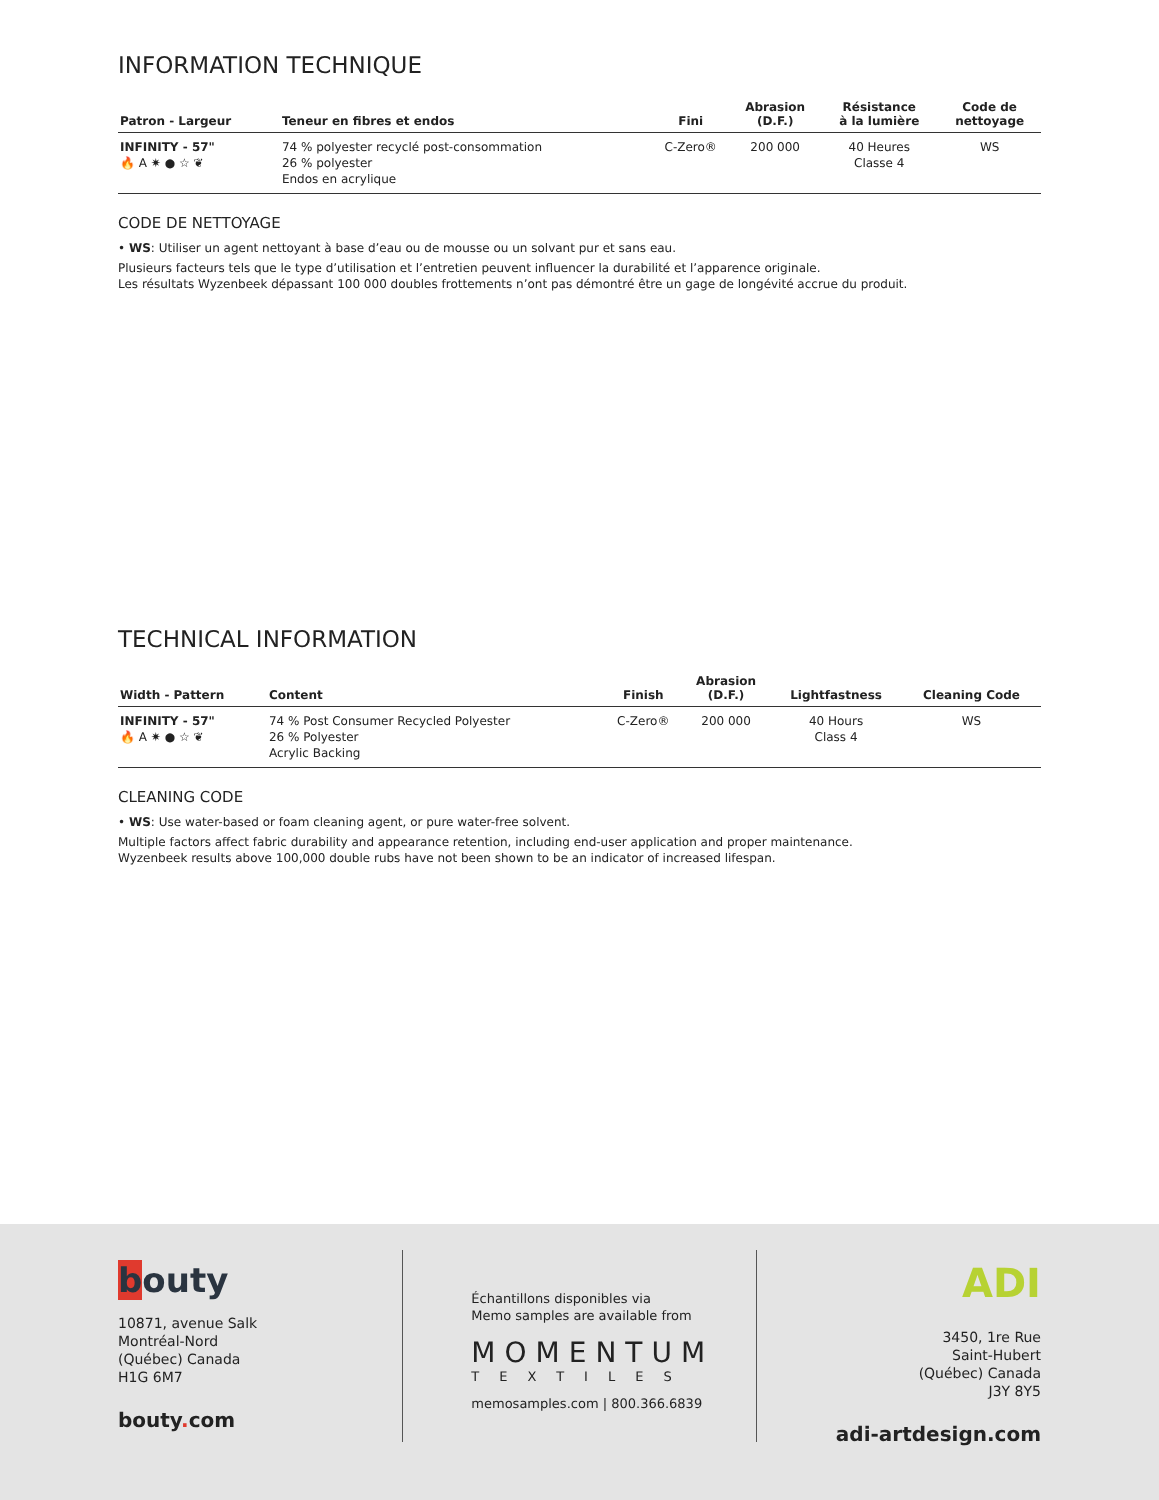INFORMATION TECHNIQUE
| Patron - Largeur | Teneur en fibres et endos | Fini | Abrasion (D.F.) | Résistance à la lumière | Code de nettoyage |
| --- | --- | --- | --- | --- | --- |
| INFINITY - 57" 🔥 A ✷ ● ☆ ❦ | 74 % polyester recyclé post-consommation 26 % polyester Endos en acrylique | C-Zero® | 200 000 | 40 Heures Classe 4 | WS |
CODE DE NETTOYAGE
• WS: Utiliser un agent nettoyant à base d’eau ou de mousse ou un solvant pur et sans eau.
Plusieurs facteurs tels que le type d’utilisation et l’entretien peuvent influencer la durabilité et l’apparence originale.
Les résultats Wyzenbeek dépassant 100 000 doubles frottements n’ont pas démontré être un gage de longévité accrue du produit.
TECHNICAL INFORMATION
| Width - Pattern | Content | Finish | Abrasion (D.F.) | Lightfastness | Cleaning Code |
| --- | --- | --- | --- | --- | --- |
| INFINITY - 57" 🔥 A ✷ ● ☆ ❦ | 74 % Post Consumer Recycled Polyester 26 % Polyester Acrylic Backing | C-Zero® | 200 000 | 40 Hours Class 4 | WS |
CLEANING CODE
• WS: Use water-based or foam cleaning agent, or pure water-free solvent.
Multiple factors affect fabric durability and appearance retention, including end-user application and proper maintenance.
Wyzenbeek results above 100,000 double rubs have not been shown to be an indicator of increased lifespan.
bouty
10871, avenue Salk
Montréal-Nord
(Québec) Canada
H1G 6M7
bouty. com
Échantillons disponibles via
Memo samples are available from
MOMENTUM
TEXTILES
memosamples.com | 800.366.6839
ADI
3450, 1re Rue
Saint-Hubert
(Québec) Canada
J3Y 8Y5
adi-artdesign.com